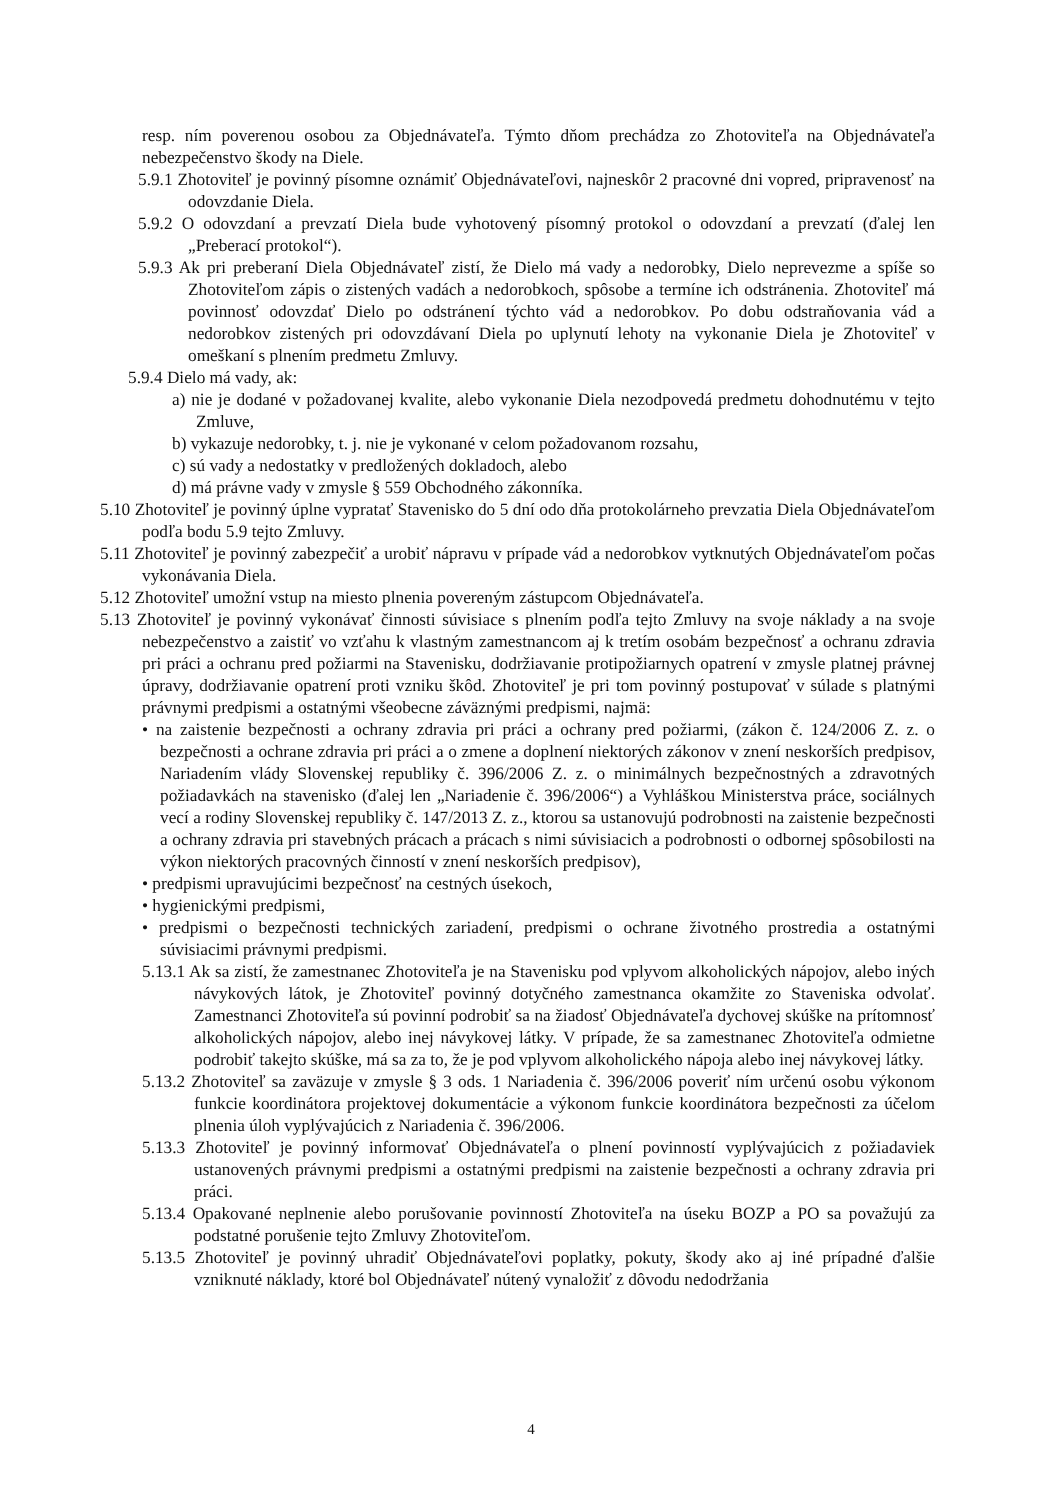resp. ním poverenou osobou za Objednávateľa. Týmto dňom prechádza zo Zhotoviteľa na Objednávateľa nebezpečenstvo škody na Diele.
5.9.1 Zhotoviteľ je povinný písomne oznámiť Objednávateľovi, najneskôr 2 pracovné dni vopred, pripravenosť na odovzdanie Diela.
5.9.2 O odovzdaní a prevzatí Diela bude vyhotovený písomný protokol o odovzdaní a prevzatí (ďalej len „Preberací protokol“).
5.9.3 Ak pri preberaní Diela Objednávateľ zistí, že Dielo má vady a nedorobky, Dielo neprevezme a spíše so Zhotoviteľom zápis o zistených vadách a nedorobkoch, spôsobe a termíne ich odstránenia. Zhotoviteľ má povinnosť odovzdať Dielo po odstránení týchto vád a nedorobkov. Po dobu odstraňovania vád a nedorobkov zistených pri odovzdávaní Diela po uplynutí lehoty na vykonanie Diela je Zhotoviteľ v omeškaní s plnením predmetu Zmluvy.
5.9.4 Dielo má vady, ak:
a) nie je dodané v požadovanej kvalite, alebo vykonanie Diela nezodpovedá predmetu dohodnutému v tejto Zmluve,
b) vykazuje nedorobky, t. j. nie je vykonané v celom požadovanom rozsahu,
c) sú vady a nedostatky v predložených dokladoch, alebo
d) má právne vady v zmysle § 559 Obchodného zákonníka.
5.10 Zhotoviteľ je povinný úplne vypratať Stavenisko do 5 dní odo dňa protokolárneho prevzatia Diela Objednávateľom podľa bodu 5.9 tejto Zmluvy.
5.11 Zhotoviteľ je povinný zabezpečiť a urobiť nápravu v prípade vád a nedorobkov vytknutých Objednávateľom počas vykonávania Diela.
5.12 Zhotoviteľ umožní vstup na miesto plnenia povereným zástupcom Objednávateľa.
5.13 Zhotoviteľ je povinný vykonávať činnosti súvisiace s plnením podľa tejto Zmluvy na svoje náklady a na svoje nebezpečenstvo a zaistiť vo vzťahu k vlastným zamestnancom aj k tretím osobám bezpečnosť a ochranu zdravia pri práci a ochranu pred požiarmi na Stavenisku, dodržiavanie protipožiarnych opatrení v zmysle platnej právnej úpravy, dodržiavanie opatrení proti vzniku škôd. Zhotoviteľ je pri tom povinný postupovať v súlade s platnými právnymi predpismi a ostatnými všeobecne záväznými predpismi, najmä:
• na zaistenie bezpečnosti a ochrany zdravia pri práci a ochrany pred požiarmi, (zákon č. 124/2006 Z. z. o bezpečnosti a ochrane zdravia pri práci a o zmene a doplnení niektorých zákonov v znení neskorších predpisov, Nariadením vlády Slovenskej republiky č. 396/2006 Z. z. o minimálnych bezpečnostných a zdravotných požiadavkách na stavenisko (ďalej len „Nariadenie č. 396/2006“) a Vyhláškou Ministerstva práce, sociálnych vecí a rodiny Slovenskej republiky č. 147/2013 Z. z., ktorou sa ustanovujú podrobnosti na zaistenie bezpečnosti a ochrany zdravia pri stavebných prácach a prácach s nimi súvisiacich a podrobnosti o odbornej spôsobilosti na výkon niektorých pracovných činností v znení neskorších predpisov),
• predpismi upravujúcimi bezpečnosť na cestných úsekoch,
• hygienickými predpismi,
• predpismi o bezpečnosti technických zariadení, predpismi o ochrane životného prostredia a ostatnými súvisiacimi právnymi predpismi.
5.13.1 Ak sa zistí, že zamestnanec Zhotoviteľa je na Stavenisku pod vplyvom alkoholických nápojov, alebo iných návykových látok, je Zhotoviteľ povinný dotyčného zamestnanca okamžite zo Staveniska odvolať. Zamestnanci Zhotoviteľa sú povinní podrobiť sa na žiadosť Objednávateľa dychovej skúške na prítomnosť alkoholických nápojov, alebo inej návykovej látky. V prípade, že sa zamestnanec Zhotoviteľa odmietne podrobiť takejto skúške, má sa za to, že je pod vplyvom alkoholického nápoja alebo inej návykovej látky.
5.13.2 Zhotoviteľ sa zaväzuje v zmysle § 3 ods. 1 Nariadenia č. 396/2006 poveriť ním určenú osobu výkonom funkcie koordinátora projektovej dokumentácie a výkonom funkcie koordinátora bezpečnosti za účelom plnenia úloh vyplývajúcich z Nariadenia č. 396/2006.
5.13.3 Zhotoviteľ je povinný informovať Objednávateľa o plnení povinností vyplývajúcich z požiadaviek ustanovených právnymi predpismi a ostatnými predpismi na zaistenie bezpečnosti a ochrany zdravia pri práci.
5.13.4 Opakované neplnenie alebo porušovanie povinností Zhotoviteľa na úseku BOZP a PO sa považujú za podstatné porušenie tejto Zmluvy Zhotoviteľom.
5.13.5 Zhotoviteľ je povinný uhradiť Objednávateľovi poplatky, pokuty, škody ako aj iné prípadné ďalšie vzniknuté náklady, ktoré bol Objednávateľ nútený vynaložiť z dôvodu nedodržania
4